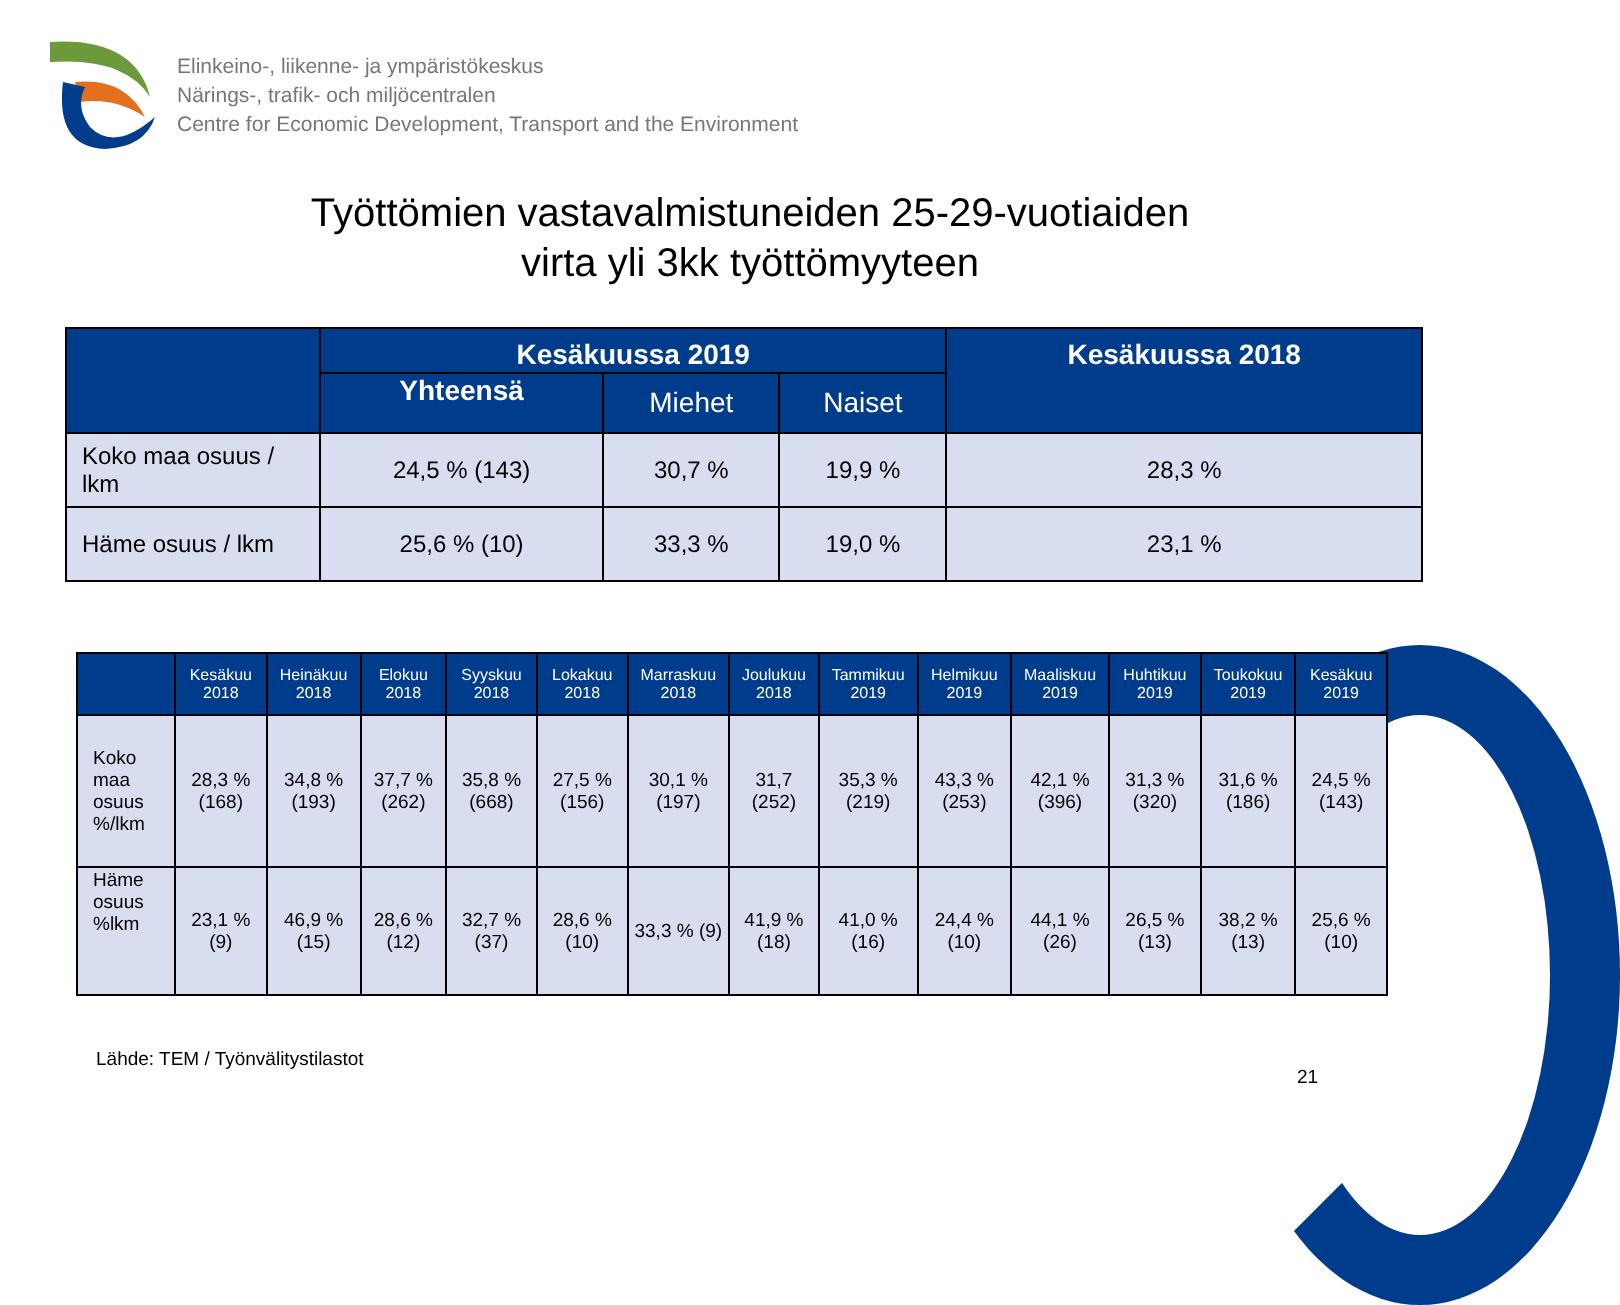Elinkeino-, liikenne- ja ympäristökeskus
Närings-, trafik- och miljöcentralen
Centre for Economic Development, Transport and the Environment
Työttömien vastavalmistuneiden 25-29-vuotiaiden
virta yli 3kk työttömyyteen
| | Kesäkuussa 2019 | | | Kesäkuussa 2018 |
| --- | --- | --- | --- | --- |
| | Yhteensä | Miehet | Naiset | |
| Koko maa osuus / lkm | 24,5 % (143) | 30,7 % | 19,9 % | 28,3 % |
| Häme osuus / lkm | 25,6 % (10) | 33,3 % | 19,0 % | 23,1 % |
| | Kesäkuu 2018 | Heinäkuu 2018 | Elokuu 2018 | Syyskuu 2018 | Lokakuu 2018 | Marraskuu 2018 | Joulukuu 2018 | Tammikuu 2019 | Helmikuu 2019 | Maaliskuu 2019 | Huhtikuu 2019 | Toukokuu 2019 | Kesäkuu 2019 |
| --- | --- | --- | --- | --- | --- | --- | --- | --- | --- | --- | --- | --- | --- |
| Koko maa osuus %/lkm | 28,3 % (168) | 34,8 % (193) | 37,7 % (262) | 35,8 % (668) | 27,5 % (156) | 30,1 % (197) | 31,7 (252) | 35,3 % (219) | 43,3 % (253) | 42,1 % (396) | 31,3 % (320) | 31,6 % (186) | 24,5 % (143) |
| Häme osuus %lkm | 23,1 % (9) | 46,9 % (15) | 28,6 % (12) | 32,7 % (37) | 28,6 % (10) | 33,3 % (9) | 41,9 % (18) | 41,0 % (16) | 24,4 % (10) | 44,1 % (26) | 26,5 % (13) | 38,2 % (13) | 25,6 % (10) |
Lähde: TEM / Työnvälitystilastot
21